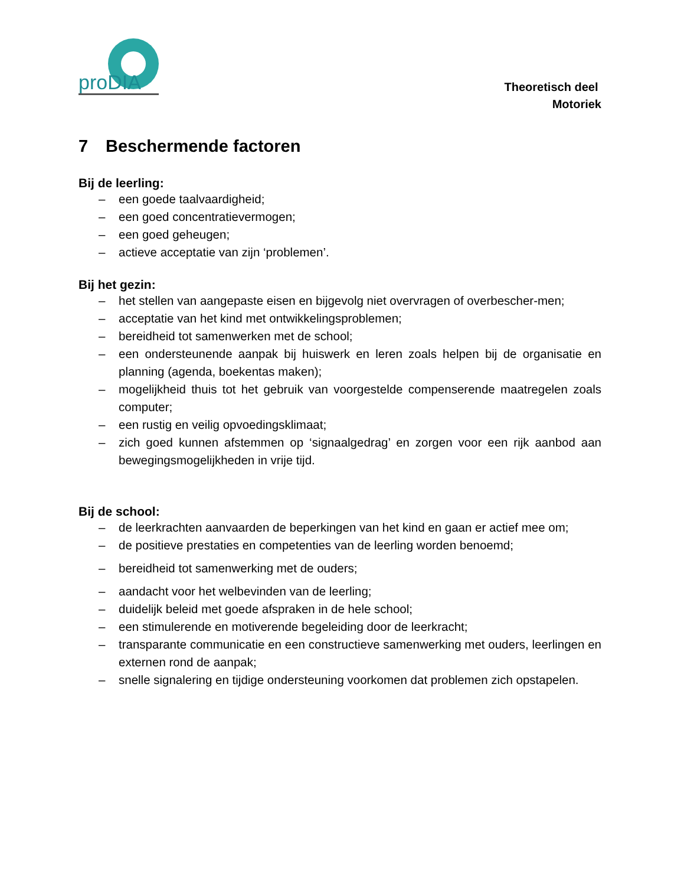proDIA
Theoretisch deel
Motoriek
7 Beschermende factoren
Bij de leerling:
– een goede taalvaardigheid;
– een goed concentratievermogen;
– een goed geheugen;
– actieve acceptatie van zijn ‘problemen’.
Bij het gezin:
– het stellen van aangepaste eisen en bijgevolg niet overvragen of overbescher-men;
– acceptatie van het kind met ontwikkelingsproblemen;
– bereidheid tot samenwerken met de school;
– een ondersteunende aanpak bij huiswerk en leren zoals helpen bij de organisatie en planning (agenda, boekentas maken);
– mogelijkheid thuis tot het gebruik van voorgestelde compenserende maatregelen zoals computer;
– een rustig en veilig opvoedingsklimaat;
– zich goed kunnen afstemmen op ‘signaalgedrag’ en zorgen voor een rijk aanbod aan bewegingsmogelijkheden in vrije tijd.
Bij de school:
– de leerkrachten aanvaarden de beperkingen van het kind en gaan er actief mee om;
– de positieve prestaties en competenties van de leerling worden benoemd;
– bereidheid tot samenwerking met de ouders;
– aandacht voor het welbevinden van de leerling;
– duidelijk beleid met goede afspraken in de hele school;
– een stimulerende en motiverende begeleiding door de leerkracht;
– transparante communicatie en een constructieve samenwerking met ouders, leerlingen en externen rond de aanpak;
– snelle signalering en tijdige ondersteuning voorkomen dat problemen zich opstapelen.